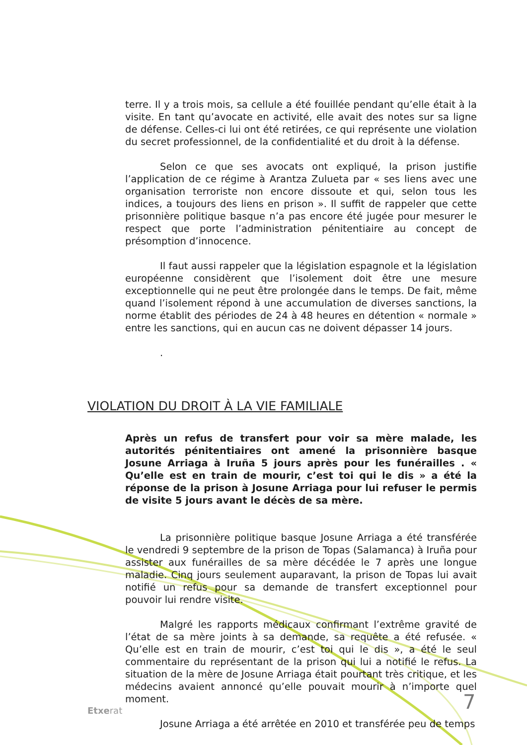terre. Il y a trois mois, sa cellule a été fouillée pendant qu’elle était à la visite. En tant qu’avocate en activité, elle avait des notes sur sa ligne de défense. Celles-ci lui ont été retirées, ce qui représente une violation du secret professionnel, de la confidentialité et du droit à la défense.
Selon ce que ses avocats ont expliqué, la prison justifie l’application de ce régime à Arantza Zulueta par « ses liens avec une organisation terroriste non encore dissoute et qui, selon tous les indices, a toujours des liens en prison ». Il suffit de rappeler que cette prisonnière politique basque n’a pas encore été jugée pour mesurer le respect que porte l’administration pénitentiaire au concept de présomption d’innocence.
Il faut aussi rappeler que la législation espagnole et la législation européenne considèrent que l’isolement doit être une mesure exceptionnelle qui ne peut être prolongée dans le temps. De fait, même quand l’isolement répond à une accumulation de diverses sanctions, la norme établit des périodes de 24 à 48 heures en détention « normale » entre les sanctions, qui en aucun cas ne doivent dépasser 14 jours.
.
VIOLATION DU DROIT À LA VIE FAMILIALE
Après un refus de transfert pour voir sa mère malade, les autorités pénitentiaires ont amené la prisonnière basque Josune Arriaga à Iruña 5 jours après pour les funérailles . « Qu’elle est en train de mourir, c’est toi qui le dis » a été la réponse de la prison à Josune Arriaga pour lui refuser le permis de visite 5 jours avant le décès de sa mère.
La prisonnière politique basque Josune Arriaga a été transférée le vendredi 9 septembre de la prison de Topas (Salamanca) à Iruña pour assister aux funérailles de sa mère décédée le 7 après une longue maladie. Cinq jours seulement auparavant, la prison de Topas lui avait notifié un refus pour sa demande de transfert exceptionnel pour pouvoir lui rendre visite.
Malgré les rapports médicaux confirmant l’extrême gravité de l’état de sa mère joints à sa demande, sa requête a été refusée. « Qu’elle est en train de mourir, c’est toi qui le dis », a été le seul commentaire du représentant de la prison qui lui a notifié le refus. La situation de la mère de Josune Arriaga était pourtant très critique, et les médecins avaient annoncé qu’elle pouvait mourir à n’importe quel moment.
Josune Arriaga a été arrêtée en 2010 et transférée peu de temps
Etxerat 7